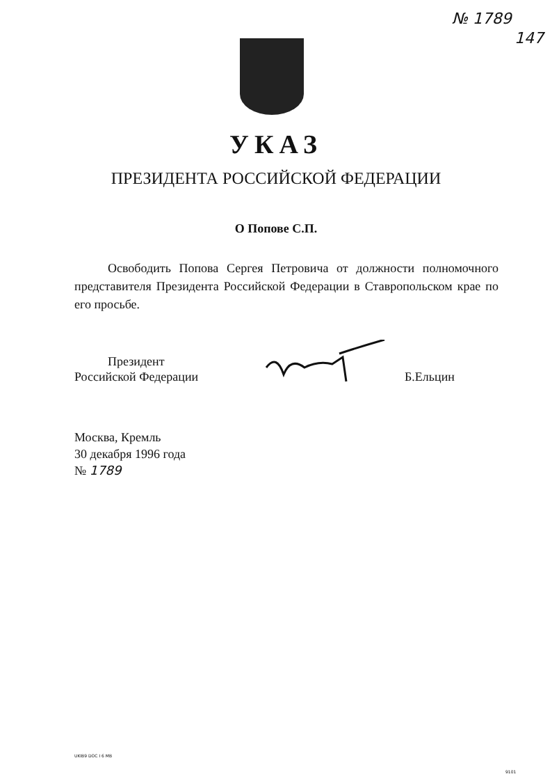№ 1789
147
УКАЗ
ПРЕЗИДЕНТА РОССИЙСКОЙ ФЕДЕРАЦИИ
О Попове С.П.
Освободить Попова Сергея Петровича от должности полномочного представителя Президента Российской Федерации в Ставропольском крае по его просьбе.
Президент
Российской Федерации
Б.Ельцин
Москва, Кремль
30 декабря 1996 года
№ 1789
UKIB9 DOC I 6 MB
9101